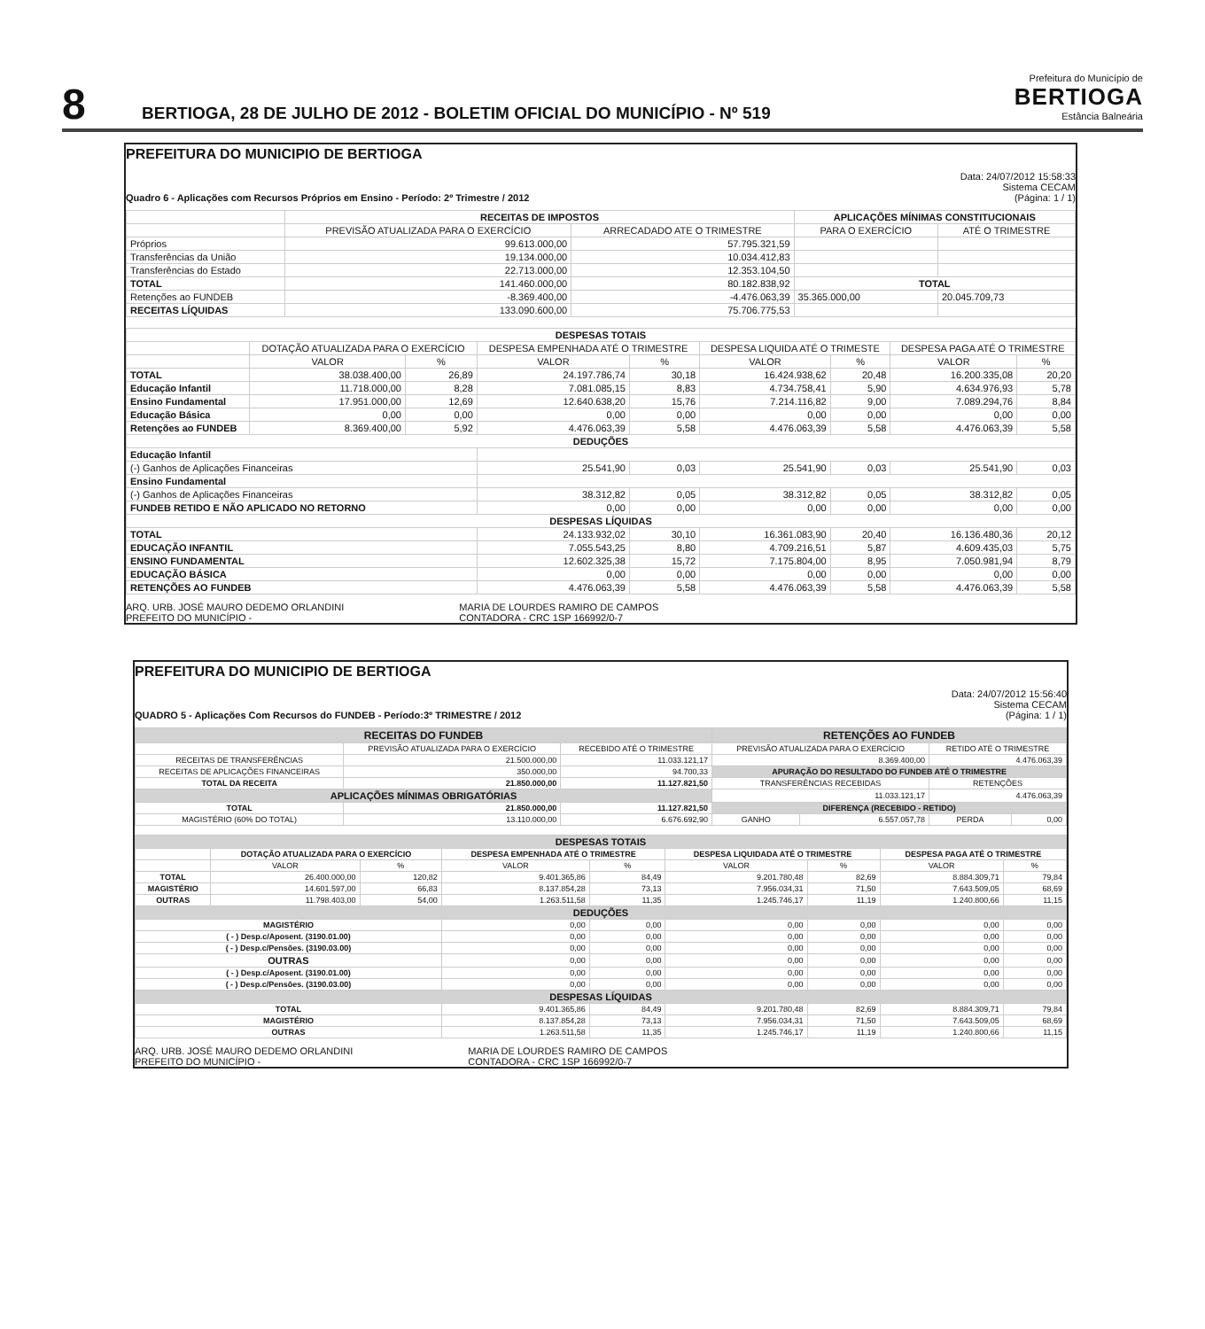8
BERTIOGA, 28 DE JULHO DE 2012 - BOLETIM OFICIAL DO MUNICÍPIO - Nº 519
Prefeitura do Município de
BERTIOGA
Estância Balneária
PREFEITURA DO MUNICIPIO DE BERTIOGA
Quadro 6 - Aplicações com Recursos Próprios em Ensino - Período: 2º Trimestre / 2012
Data: 24/07/2012 15:58:33
Sistema CECAM
(Página: 1 / 1)
| | RECEITAS DE IMPOSTOS | | APLICAÇÕES MÍNIMAS CONSTITUCIONAIS | |
| | PREVISÃO ATUALIZADA PARA O EXERCÍCIO | ARRECADADO ATE O TRIMESTRE | PARA O EXERCÍCIO | ATÉ O TRIMESTRE |
| Próprios | 99.613.000,00 | 57.795.321,59 | | |
| Transferências da União | 19.134.000,00 | 10.034.412,83 | | |
| Transferências do Estado | 22.713.000,00 | 12.353.104,50 | | |
| TOTAL | 141.460.000,00 | 80.182.838,92 | TOTAL | |
| Retenções ao FUNDEB | -8.369.400,00 | -4.476.063,39 | 35.365.000,00 | 20.045.709,73 |
| RECEITAS LÍQUIDAS | 133.090.600,00 | 75.706.775,53 | | |
| DESPESAS TOTAIS | | | | | | | | |
| --- | --- | --- | --- | --- | --- | --- | --- | --- |
| | DOTAÇÃO ATUALIZADA PARA O EXERCÍCIO | | DESPESA EMPENHADA ATÉ O TRIMESTRE | | DESPESA LIQUIDA ATÉ O TRIMESTE | | DESPESA PAGA ATÉ O TRIMESTRE | |
| | VALOR | % | VALOR | % | VALOR | % | VALOR | % |
| TOTAL | 38.038.400,00 | 26,89 | 24.197.786,74 | 30,18 | 16.424.938,62 | 20,48 | 16.200.335,08 | 20,20 |
| Educação Infantil | 11.718.000,00 | 8,28 | 7.081.085,15 | 8,83 | 4.734.758,41 | 5,90 | 4.634.976,93 | 5,78 |
| Ensino Fundamental | 17.951.000,00 | 12,69 | 12.640.638,20 | 15,76 | 7.214.116,82 | 9,00 | 7.089.294,76 | 8,84 |
| Educação Básica | 0,00 | 0,00 | 0,00 | 0,00 | 0,00 | 0,00 | 0,00 | 0,00 |
| Retenções ao FUNDEB | 8.369.400,00 | 5,92 | 4.476.063,39 | 5,58 | 4.476.063,39 | 5,58 | 4.476.063,39 | 5,58 |
| DEDUÇÕES | | | | | | | | |
| Educação Infantil | | | | | | | | |
| (-) Ganhos de Aplicações Financeiras | | | 25.541,90 | 0,03 | 25.541,90 | 0,03 | 25.541,90 | 0,03 |
| Ensino Fundamental | | | | | | | | |
| (-) Ganhos de Aplicações Financeiras | | | 38.312,82 | 0,05 | 38.312,82 | 0,05 | 38.312,82 | 0,05 |
| FUNDEB RETIDO E NÃO APLICADO NO RETORNO | | | 0,00 | 0,00 | 0,00 | 0,00 | 0,00 | 0,00 |
| DESPESAS LÍQUIDAS | | | | | | | | |
| TOTAL | | | 24.133.932,02 | 30,10 | 16.361.083,90 | 20,40 | 16.136.480,36 | 20,12 |
| EDUCAÇÃO INFANTIL | | | 7.055.543,25 | 8,80 | 4.709.216,51 | 5,87 | 4.609.435,03 | 5,75 |
| ENSINO FUNDAMENTAL | | | 12.602.325,38 | 15,72 | 7.175.804,00 | 8,95 | 7.050.981,94 | 8,79 |
| EDUCAÇÃO BÁSICA | | | 0,00 | 0,00 | 0,00 | 0,00 | 0,00 | 0,00 |
| RETENÇÕES AO FUNDEB | | | 4.476.063,39 | 5,58 | 4.476.063,39 | 5,58 | 4.476.063,39 | 5,58 |
ARQ. URB. JOSÉ MAURO DEDEMO ORLANDINI
PREFEITO DO MUNICÍPIO -
MARIA DE LOURDES RAMIRO DE CAMPOS
CONTADORA - CRC 1SP 166992/0-7
PREFEITURA DO MUNICIPIO DE BERTIOGA
QUADRO 5 - Aplicações Com Recursos do FUNDEB - Período:3º TRIMESTRE / 2012
Data: 24/07/2012 15:56:40
Sistema CECAM
(Página: 1 / 1)
| RECEITAS DO FUNDEB | | | RETENÇÕES AO FUNDEB | | | |
| --- | --- | --- | --- | --- | --- | --- |
| | PREVISÃO ATUALIZADA PARA O EXERCÍCIO | RECEBIDO ATÉ O TRIMESTRE | PREVISÃO ATUALIZADA PARA O EXERCÍCIO | | RETIDO ATÉ O TRIMESTRE | |
| RECEITAS DE TRANSFERÊNCIAS | 21.500.000,00 | 11.033.121,17 | 8.369.400,00 | | 4.476.063,39 | |
| RECEITAS DE APLICAÇÕES FINANCEIRAS | 350.000,00 | 94.700,33 | APURAÇÃO DO RESULTADO DO FUNDEB ATÉ O TRIMESTRE | | | |
| TOTAL DA RECEITA | 21.850.000,00 | 11.127.821,50 | TRANSFERÊNCIAS RECEBIDAS | | RETENÇÕES | |
| APLICAÇÕES MÍNIMAS OBRIGATÓRIAS | | | 11.033.121,17 | | 4.476.063,39 | |
| TOTAL | 21.850.000,00 | 11.127.821,50 | DIFERENÇA (RECEBIDO - RETIDO) | | | |
| MAGISTÉRIO (60% DO TOTAL) | 13.110.000,00 | 6.676.692,90 | GANHO | 6.557.057,78 | PERDA | 0,00 |
| DESPESAS TOTAIS | | | | | | | | |
| --- | --- | --- | --- | --- | --- | --- | --- | --- |
| | DOTAÇÃO ATUALIZADA PARA O EXERCÍCIO | | DESPESA EMPENHADA ATÉ O TRIMESTRE | | DESPESA LIQUIDADA ATÉ O TRIMESTRE | | DESPESA PAGA ATÉ O TRIMESTRE | |
| | VALOR | % | VALOR | % | VALOR | % | VALOR | % |
| TOTAL | 26.400.000,00 | 120,82 | 9.401.365,86 | 84,49 | 9.201.780,48 | 82,69 | 8.884.309,71 | 79,84 |
| MAGISTÉRIO | 14.601.597,00 | 66,83 | 8.137.854,28 | 73,13 | 7.956.034,31 | 71,50 | 7.643.509,05 | 68,69 |
| OUTRAS | 11.798.403,00 | 54,00 | 1.263.511,58 | 11,35 | 1.245.746,17 | 11,19 | 1.240.800,66 | 11,15 |
| DEDUÇÕES | | | | | | | | |
| MAGISTÉRIO | | | 0,00 | 0,00 | 0,00 | 0,00 | 0,00 | 0,00 |
| ( - ) Desp.c/Aposent. (3190.01.00) | | | 0,00 | 0,00 | 0,00 | 0,00 | 0,00 | 0,00 |
| ( - ) Desp.c/Pensões. (3190.03.00) | | | 0,00 | 0,00 | 0,00 | 0,00 | 0,00 | 0,00 |
| OUTRAS | | | 0,00 | 0,00 | 0,00 | 0,00 | 0,00 | 0,00 |
| ( - ) Desp.c/Aposent. (3190.01.00) | | | 0,00 | 0,00 | 0,00 | 0,00 | 0,00 | 0,00 |
| ( - ) Desp.c/Pensões. (3190.03.00) | | | 0,00 | 0,00 | 0,00 | 0,00 | 0,00 | 0,00 |
| DESPESAS LÍQUIDAS | | | | | | | | |
| TOTAL | | | 9.401.365,86 | 84,49 | 9.201.780,48 | 82,69 | 8.884.309,71 | 79,84 |
| MAGISTÉRIO | | | 8.137.854,28 | 73,13 | 7.956.034,31 | 71,50 | 7.643.509,05 | 68,69 |
| OUTRAS | | | 1.263.511,58 | 11,35 | 1.245.746,17 | 11,19 | 1.240.800,66 | 11,15 |
ARQ. URB. JOSÉ MAURO DEDEMO ORLANDINI
PREFEITO DO MUNICÍPIO -
MARIA DE LOURDES RAMIRO DE CAMPOS
CONTADORA - CRC 1SP 166992/0-7